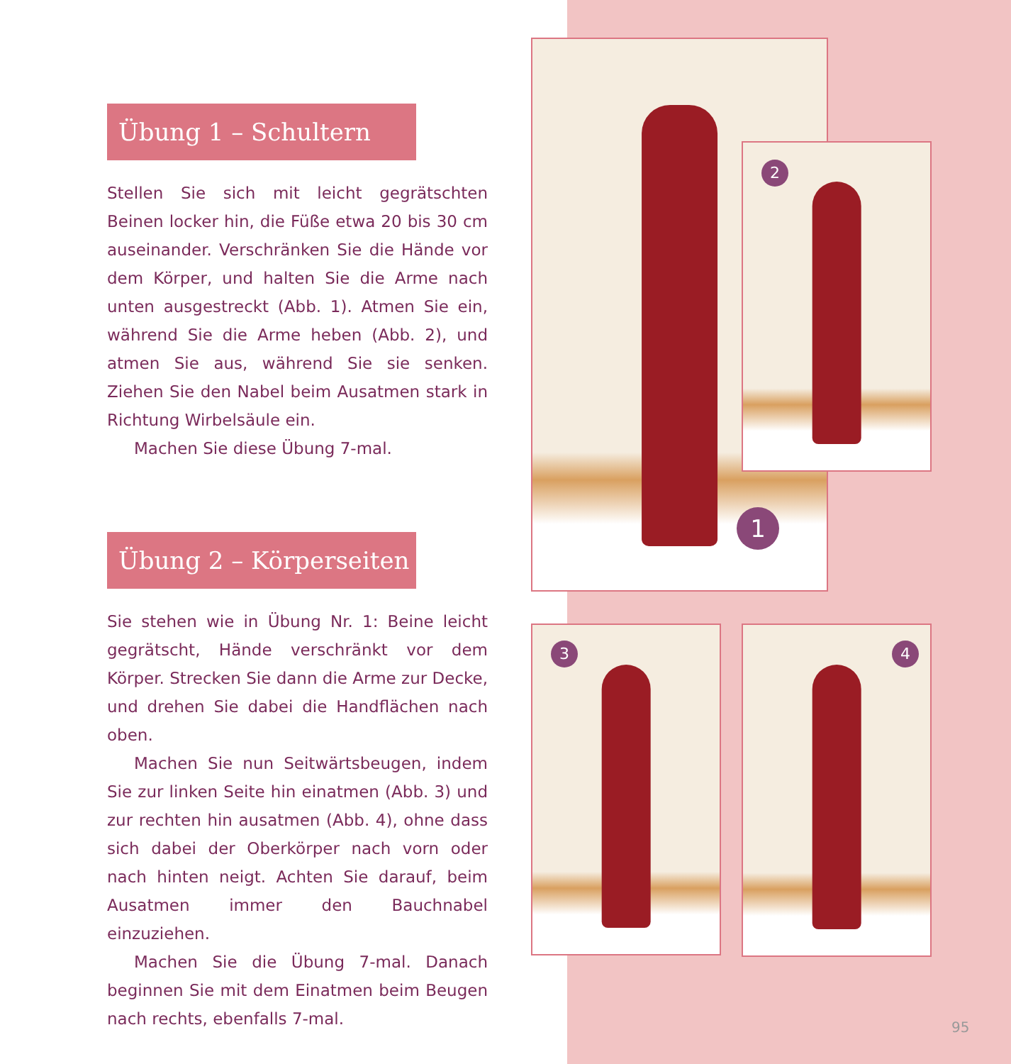Übung 1 – Schultern
Stellen Sie sich mit leicht gegrätschten Beinen locker hin, die Füße etwa 20 bis 30 cm auseinander. Verschränken Sie die Hände vor dem Körper, und halten Sie die Arme nach unten ausgestreckt (Abb. 1). Atmen Sie ein, während Sie die Arme heben (Abb. 2), und atmen Sie aus, während Sie sie senken. Ziehen Sie den Nabel beim Ausatmen stark in Richtung Wirbelsäule ein.
Machen Sie diese Übung 7-mal.
Übung 2 – Körperseiten
Sie stehen wie in Übung Nr. 1: Beine leicht gegrätscht, Hände verschränkt vor dem Körper. Strecken Sie dann die Arme zur Decke, und drehen Sie dabei die Handflächen nach oben.
Machen Sie nun Seitwärtsbeugen, indem Sie zur linken Seite hin einatmen (Abb. 3) und zur rechten hin ausatmen (Abb. 4), ohne dass sich dabei der Oberkörper nach vorn oder nach hinten neigt. Achten Sie darauf, beim Ausatmen immer den Bauchnabel einzuziehen.
Machen Sie die Übung 7-mal. Danach beginnen Sie mit dem Einatmen beim Beugen nach rechts, ebenfalls 7-mal.
1
2
3 4
95